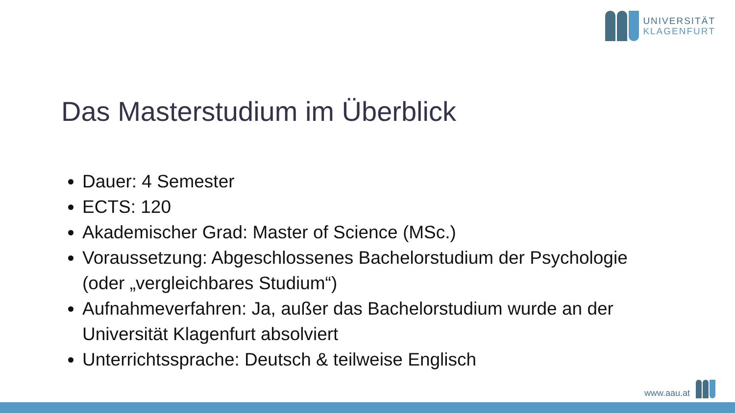UNIVERSITÄT
KLAGENFURT
Das Masterstudium im Überblick
Dauer: 4 Semester
ECTS: 120
Akademischer Grad: Master of Science (MSc.)
Voraussetzung: Abgeschlossenes Bachelorstudium der Psychologie (oder „vergleichbares Studium“)
Aufnahmeverfahren: Ja, außer das Bachelorstudium wurde an der Universität Klagenfurt absolviert
Unterrichtssprache: Deutsch & teilweise Englisch
www.aau.at